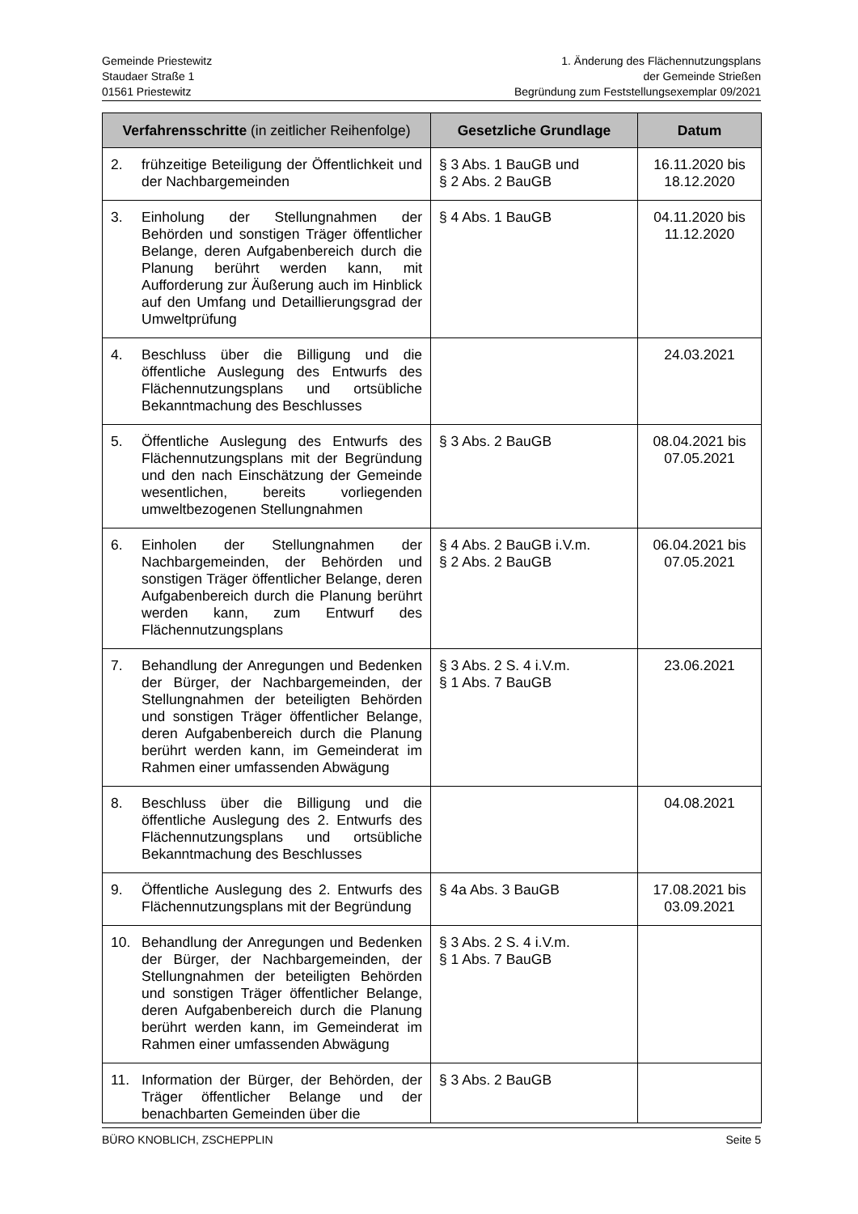Gemeinde Priestewitz
Staudaer Straße 1
01561 Priestewitz
1. Änderung des Flächennutzungsplans
der Gemeinde Strießen
Begründung zum Feststellungsexemplar 09/2021
| Verfahrensschritte (in zeitlicher Reihenfolge) | Gesetzliche Grundlage | Datum |
| --- | --- | --- |
| 2. frühzeitige Beteiligung der Öffentlichkeit und der Nachbargemeinden | § 3 Abs. 1 BauGB und § 2 Abs. 2 BauGB | 16.11.2020 bis 18.12.2020 |
| 3. Einholung der Stellungnahmen der Behörden und sonstigen Träger öffentlicher Belange, deren Aufgabenbereich durch die Planung berührt werden kann, mit Aufforderung zur Äußerung auch im Hinblick auf den Umfang und Detaillierungsgrad der Umweltprüfung | § 4 Abs. 1 BauGB | 04.11.2020 bis 11.12.2020 |
| 4. Beschluss über die Billigung und die öffentliche Auslegung des Entwurfs des Flächennutzungsplans und ortsübliche Bekanntmachung des Beschlusses | | 24.03.2021 |
| 5. Öffentliche Auslegung des Entwurfs des Flächennutzungsplans mit der Begründung und den nach Einschätzung der Gemeinde wesentlichen, bereits vorliegenden umweltbezogenen Stellungnahmen | § 3 Abs. 2 BauGB | 08.04.2021 bis 07.05.2021 |
| 6. Einholen der Stellungnahmen der Nachbargemeinden, der Behörden und sonstigen Träger öffentlicher Belange, deren Aufgabenbereich durch die Planung berührt werden kann, zum Entwurf des Flächennutzungsplans | § 4 Abs. 2 BauGB i.V.m. § 2 Abs. 2 BauGB | 06.04.2021 bis 07.05.2021 |
| 7. Behandlung der Anregungen und Bedenken der Bürger, der Nachbargemeinden, der Stellungnahmen der beteiligten Behörden und sonstigen Träger öffentlicher Belange, deren Aufgabenbereich durch die Planung berührt werden kann, im Gemeinderat im Rahmen einer umfassenden Abwägung | § 3 Abs. 2 S. 4 i.V.m. § 1 Abs. 7 BauGB | 23.06.2021 |
| 8. Beschluss über die Billigung und die öffentliche Auslegung des 2. Entwurfs des Flächennutzungsplans und ortsübliche Bekanntmachung des Beschlusses | | 04.08.2021 |
| 9. Öffentliche Auslegung des 2. Entwurfs des Flächennutzungsplans mit der Begründung | § 4a Abs. 3 BauGB | 17.08.2021 bis 03.09.2021 |
| 10. Behandlung der Anregungen und Bedenken der Bürger, der Nachbargemeinden, der Stellungnahmen der beteiligten Behörden und sonstigen Träger öffentlicher Belange, deren Aufgabenbereich durch die Planung berührt werden kann, im Gemeinderat im Rahmen einer umfassenden Abwägung | § 3 Abs. 2 S. 4 i.V.m. § 1 Abs. 7 BauGB | |
| 11. Information der Bürger, der Behörden, der Träger öffentlicher Belange und der benachbarten Gemeinden über die | § 3 Abs. 2 BauGB | |
BÜRO KNOBLICH, ZSCHEPPLIN Seite 5